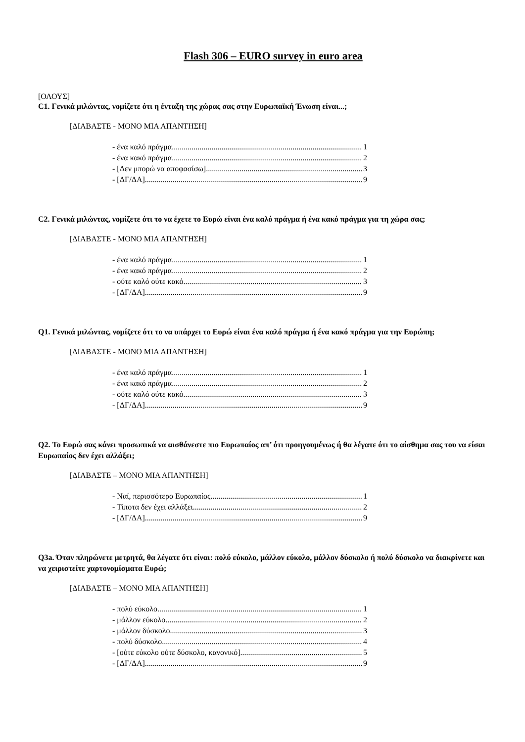Flash 306 – EURO survey in euro area
[ΟΛΟΥΣ]
C1. Γενικά μιλώντας, νομίζετε ότι η ένταξη της χώρας σας στην Ευρωπαϊκή Ένωση είναι...;
[ΔΙΑΒΑΣΤΕ - ΜΟΝΟ ΜΙΑ ΑΠΑΝΤΗΣΗ]
- ένα καλό πράγμα 1
- ένα κακό πράγμα 2
- [Δεν μπορώ να αποφασίσω] 3
- [ΔΓ/ΔΑ] 9
C2. Γενικά μιλώντας, νομίζετε ότι το να έχετε το Ευρώ είναι ένα καλό πράγμα ή ένα κακό πράγμα για τη χώρα σας;
[ΔΙΑΒΑΣΤΕ - ΜΟΝΟ ΜΙΑ ΑΠΑΝΤΗΣΗ]
- ένα καλό πράγμα 1
- ένα κακό πράγμα 2
- ούτε καλό ούτε κακό 3
- [ΔΓ/ΔΑ] 9
Q1. Γενικά μιλώντας, νομίζετε ότι το να υπάρχει το Ευρώ είναι ένα καλό πράγμα ή ένα κακό πράγμα για την Ευρώπη;
[ΔΙΑΒΑΣΤΕ - ΜΟΝΟ ΜΙΑ ΑΠΑΝΤΗΣΗ]
- ένα καλό πράγμα 1
- ένα κακό πράγμα 2
- ούτε καλό ούτε κακό 3
- [ΔΓ/ΔΑ] 9
Q2. Το Ευρώ σας κάνει προσωπικά να αισθάνεστε πιο Ευρωπαίος απ’ ότι προηγουμένως ή θα λέγατε ότι το αίσθημα σας του να είσαι Ευρωπαίος δεν έχει αλλάξει;
[ΔΙΑΒΑΣΤΕ – ΜΟΝΟ ΜΙΑ ΑΠΑΝΤΗΣΗ]
- Ναί, περισσότερο Ευρωπαίος 1
- Τίποτα δεν έχει αλλάξει 2
- [ΔΓ/ΔΑ] 9
Q3a. Όταν πληρώνετε μετρητά, θα λέγατε ότι είναι: πολύ εύκολο, μάλλον εύκολο, μάλλον δύσκολο ή πολύ δύσκολο να διακρίνετε και να χειριστείτε χαρτονομίσματα Ευρώ;
[ΔΙΑΒΑΣΤΕ – ΜΟΝΟ ΜΙΑ ΑΠΑΝΤΗΣΗ]
- πολύ εύκολο 1
- μάλλον εύκολο 2
- μάλλον δύσκολο 3
- πολύ δύσκολο 4
- [ούτε εύκολο ούτε δύσκολο, κανονικό] 5
- [ΔΓ/ΔΑ] 9